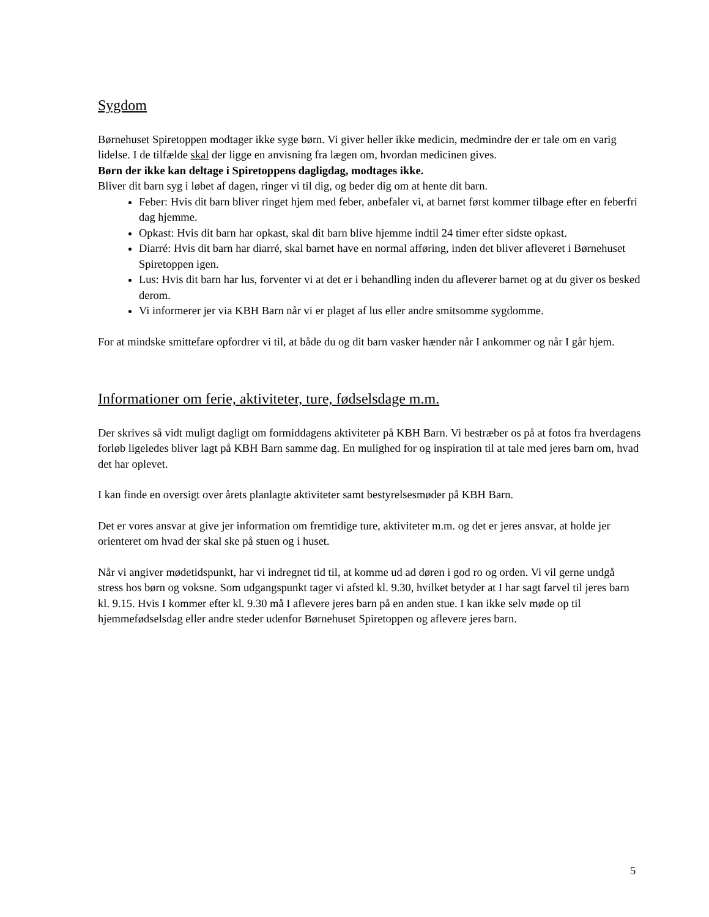Sygdom
Børnehuset Spiretoppen modtager ikke syge børn. Vi giver heller ikke medicin, medmindre der er tale om en varig lidelse. I de tilfælde skal der ligge en anvisning fra lægen om, hvordan medicinen gives.
Børn der ikke kan deltage i Spiretoppens dagligdag, modtages ikke.
Bliver dit barn syg i løbet af dagen, ringer vi til dig, og beder dig om at hente dit barn.
Feber: Hvis dit barn bliver ringet hjem med feber, anbefaler vi, at barnet først kommer tilbage efter en feberfri dag hjemme.
Opkast: Hvis dit barn har opkast, skal dit barn blive hjemme indtil 24 timer efter sidste opkast.
Diarré: Hvis dit barn har diarré, skal barnet have en normal afføring, inden det bliver afleveret i Børnehuset Spiretoppen igen.
Lus: Hvis dit barn har lus, forventer vi at det er i behandling inden du afleverer barnet og at du giver os besked derom.
Vi informerer jer via KBH Barn når vi er plaget af lus eller andre smitsomme sygdomme.
For at mindske smittefare opfordrer vi til, at både du og dit barn vasker hænder når I ankommer og når I går hjem.
Informationer om ferie, aktiviteter, ture, fødselsdage m.m.
Der skrives så vidt muligt dagligt om formiddagens aktiviteter på KBH Barn. Vi bestræber os på at fotos fra hverdagens forløb ligeledes bliver lagt på KBH Barn samme dag. En mulighed for og inspiration til at tale med jeres barn om, hvad det har oplevet.
I kan finde en oversigt over årets planlagte aktiviteter samt bestyrelsesmøder på KBH Barn.
Det er vores ansvar at give jer information om fremtidige ture, aktiviteter m.m. og det er jeres ansvar, at holde jer orienteret om hvad der skal ske på stuen og i huset.
Når vi angiver mødetidspunkt, har vi indregnet tid til, at komme ud ad døren i god ro og orden. Vi vil gerne undgå stress hos børn og voksne. Som udgangspunkt tager vi afsted kl. 9.30, hvilket betyder at I har sagt farvel til jeres barn kl. 9.15. Hvis I kommer efter kl. 9.30 må I aflevere jeres barn på en anden stue. I kan ikke selv møde op til hjemmefødselsdag eller andre steder udenfor Børnehuset Spiretoppen og aflevere jeres barn.
5